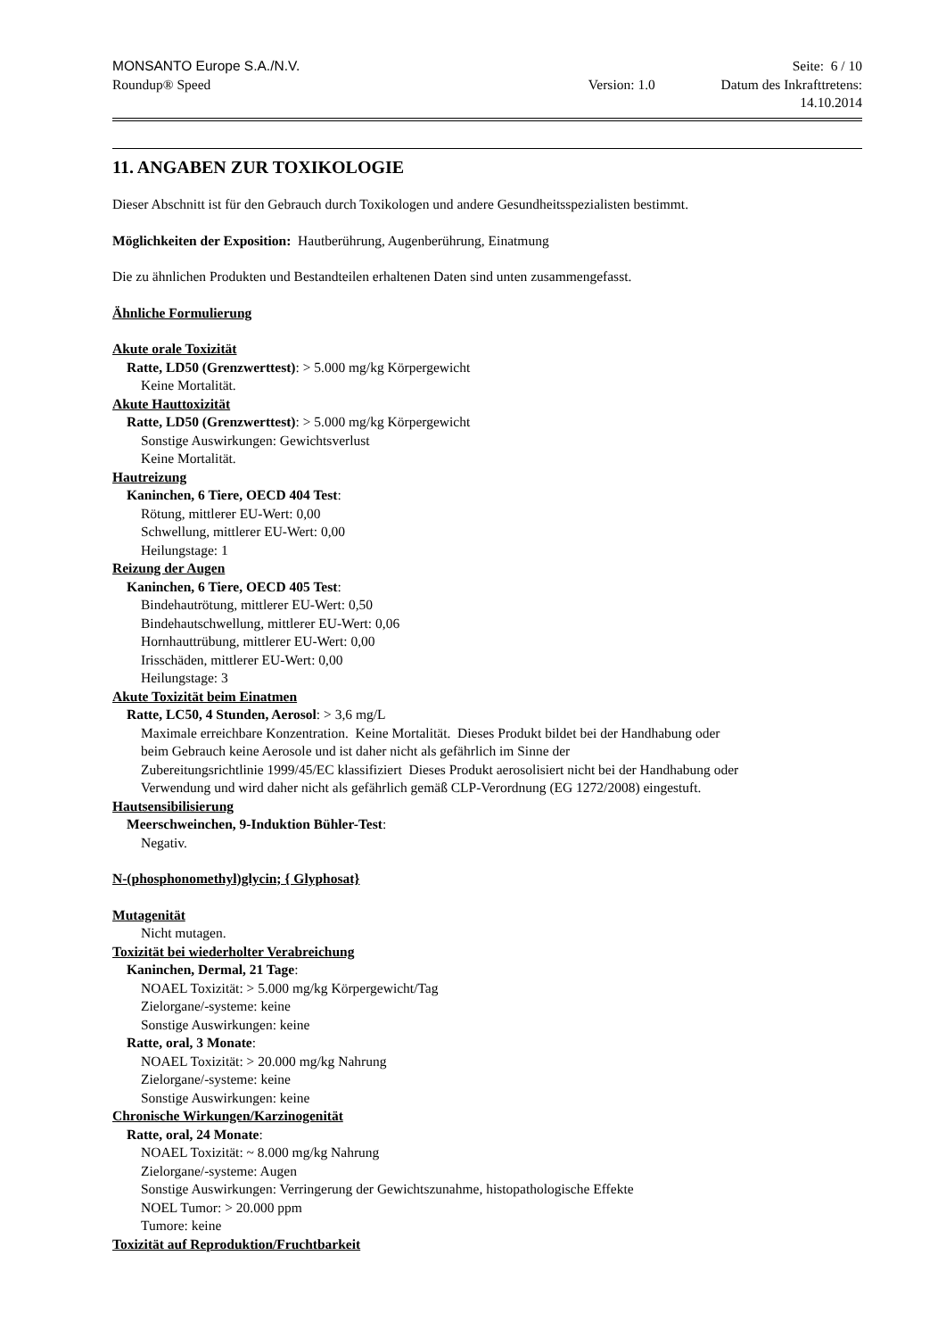MONSANTO Europe S.A./N.V. Seite: 6 / 10
Roundup® Speed Version: 1.0 Datum des Inkrafttretens:
14.10.2014
11. ANGABEN ZUR TOXIKOLOGIE
Dieser Abschnitt ist für den Gebrauch durch Toxikologen und andere Gesundheitsspezialisten bestimmt.
Möglichkeiten der Exposition: Hautberührung, Augenberührung, Einatmung
Die zu ähnlichen Produkten und Bestandteilen erhaltenen Daten sind unten zusammengefasst.
Ähnliche Formulierung
Akute orale Toxizität
Ratte, LD50 (Grenzwerttest): > 5.000 mg/kg Körpergewicht
Keine Mortalität.
Akute Hauttoxizität
Ratte, LD50 (Grenzwerttest): > 5.000 mg/kg Körpergewicht
Sonstige Auswirkungen: Gewichtsverlust
Keine Mortalität.
Hautreizung
Kaninchen, 6 Tiere, OECD 404 Test:
Rötung, mittlerer EU-Wert: 0,00
Schwellung, mittlerer EU-Wert: 0,00
Heilungstage: 1
Reizung der Augen
Kaninchen, 6 Tiere, OECD 405 Test:
Bindehautrötung, mittlerer EU-Wert: 0,50
Bindehautschwellung, mittlerer EU-Wert: 0,06
Hornhauttrübung, mittlerer EU-Wert: 0,00
Irisschäden, mittlerer EU-Wert: 0,00
Heilungstage: 3
Akute Toxizität beim Einatmen
Ratte, LC50, 4 Stunden, Aerosol: > 3,6 mg/L
Maximale erreichbare Konzentration. Keine Mortalität. Dieses Produkt bildet bei der Handhabung oder
beim Gebrauch keine Aerosole und ist daher nicht als gefährlich im Sinne der
Zubereitungsrichtlinie 1999/45/EC klassifiziert Dieses Produkt aerosolisiert nicht bei der Handhabung oder
Verwendung und wird daher nicht als gefährlich gemäß CLP-Verordnung (EG 1272/2008) eingestuft.
Hautsensibilisierung
Meerschweinchen, 9-Induktion Bühler-Test:
Negativ.
N-(phosphonomethyl)glycin; { Glyphosat}
Mutagenität
Nicht mutagen.
Toxizität bei wiederholter Verabreichung
Kaninchen, Dermal, 21 Tage:
NOAEL Toxizität: > 5.000 mg/kg Körpergewicht/Tag
Zielorgane/-systeme: keine
Sonstige Auswirkungen: keine
Ratte, oral, 3 Monate:
NOAEL Toxizität: > 20.000 mg/kg Nahrung
Zielorgane/-systeme: keine
Sonstige Auswirkungen: keine
Chronische Wirkungen/Karzinogenität
Ratte, oral, 24 Monate:
NOAEL Toxizität: ~ 8.000 mg/kg Nahrung
Zielorgane/-systeme: Augen
Sonstige Auswirkungen: Verringerung der Gewichtszunahme, histopathologische Effekte
NOEL Tumor: > 20.000 ppm
Tumore: keine
Toxizität auf Reproduktion/Fruchtbarkeit